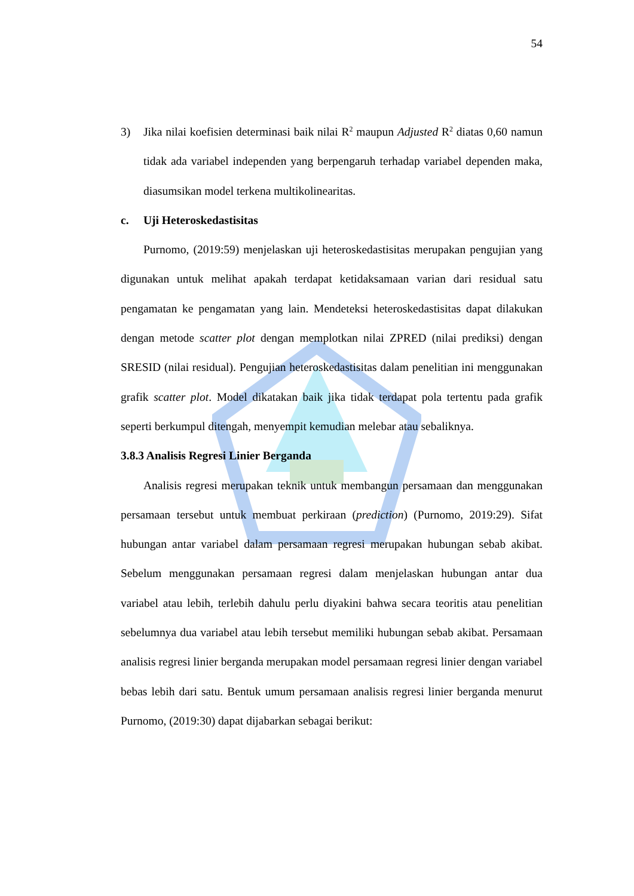54
3) Jika nilai koefisien determinasi baik nilai R<sup>2</sup> maupun Adjusted R<sup>2</sup> diatas 0,60 namun tidak ada variabel independen yang berpengaruh terhadap variabel dependen maka, diasumsikan model terkena multikolinearitas.
c. Uji Heteroskedastisitas
Purnomo, (2019:59) menjelaskan uji heteroskedastisitas merupakan pengujian yang digunakan untuk melihat apakah terdapat ketidaksamaan varian dari residual satu pengamatan ke pengamatan yang lain. Mendeteksi heteroskedastisitas dapat dilakukan dengan metode scatter plot dengan memplotkan nilai ZPRED (nilai prediksi) dengan SRESID (nilai residual). Pengujian heteroskedastisitas dalam penelitian ini menggunakan grafik scatter plot. Model dikatakan baik jika tidak terdapat pola tertentu pada grafik seperti berkumpul ditengah, menyempit kemudian melebar atau sebaliknya.
3.8.3 Analisis Regresi Linier Berganda
Analisis regresi merupakan teknik untuk membangun persamaan dan menggunakan persamaan tersebut untuk membuat perkiraan (prediction) (Purnomo, 2019:29). Sifat hubungan antar variabel dalam persamaan regresi merupakan hubungan sebab akibat. Sebelum menggunakan persamaan regresi dalam menjelaskan hubungan antar dua variabel atau lebih, terlebih dahulu perlu diyakini bahwa secara teoritis atau penelitian sebelumnya dua variabel atau lebih tersebut memiliki hubungan sebab akibat. Persamaan analisis regresi linier berganda merupakan model persamaan regresi linier dengan variabel bebas lebih dari satu. Bentuk umum persamaan analisis regresi linier berganda menurut Purnomo, (2019:30) dapat dijabarkan sebagai berikut: